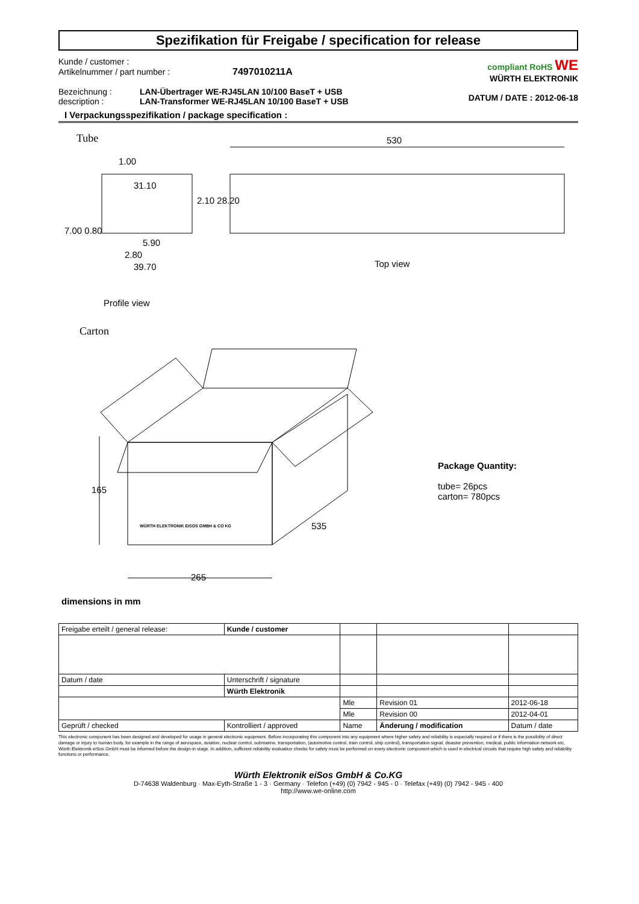Spezifikation für Freigabe / specification for release
Kunde / customer :
Artikelnummer / part number : 7497010211A
Bezeichnung : LAN-Übertrager WE-RJ45LAN 10/100 BaseT + USB
description : LAN-Transformer WE-RJ45LAN 10/100 BaseT + USB
compliant RoHS WE
WÜRTH ELEKTRONIK
DATUM / DATE : 2012-06-18
I Verpackungsspezifikation / package specification :
Tube
1.00
31.10
2.10 28.20
7.00 0.80
5.90
2.80
39.70
530
Top view
Profile view
Carton
WÜRTH ELEKTRONIK EISOS GMBH & CO KG
165
535
265
Package Quantity:
tube= 26pcs
carton= 780pcs
dimensions in mm
| Freigabe erteilt / general release: | Kunde / customer | | | |
| Datum / date | Unterschrift / signature | | | |
| | Würth Elektronik | | | |
| | | Mle | Revision 01 | 2012-06-18 |
| | | Mle | Revision 00 | 2012-04-01 |
| Geprüft / checked | Kontrolliert / approved | Name | Änderung / modification | Datum / date |
This electronic component has been designed and developed for usage in general electronic equipment. Before incorporating this component into any equipment where higher safety and reliability is especially required or if there is the possibility of direct damage or injury to human body, for example in the range of aerospace, aviation, nuclear control, submarine, transportation, (automotive control, train control, ship control), transportation signal, disaster prevention, medical, public information network etc, Würth Elektronik eiSos GmbH must be informed before the design-in stage. In addition, sufficient reliability evaluation checks for safety must be performed on every electronic component which is used in electrical circuits that require high safety and reliability functions or performance.
Würth Elektronik eiSos GmbH & Co.KG
D-74638 Waldenburg · Max-Eyth-Straße 1 - 3 · Germany · Telefon (+49) (0) 7942 - 945 - 0 · Telefax (+49) (0) 7942 - 945 - 400
http://www.we-online.com